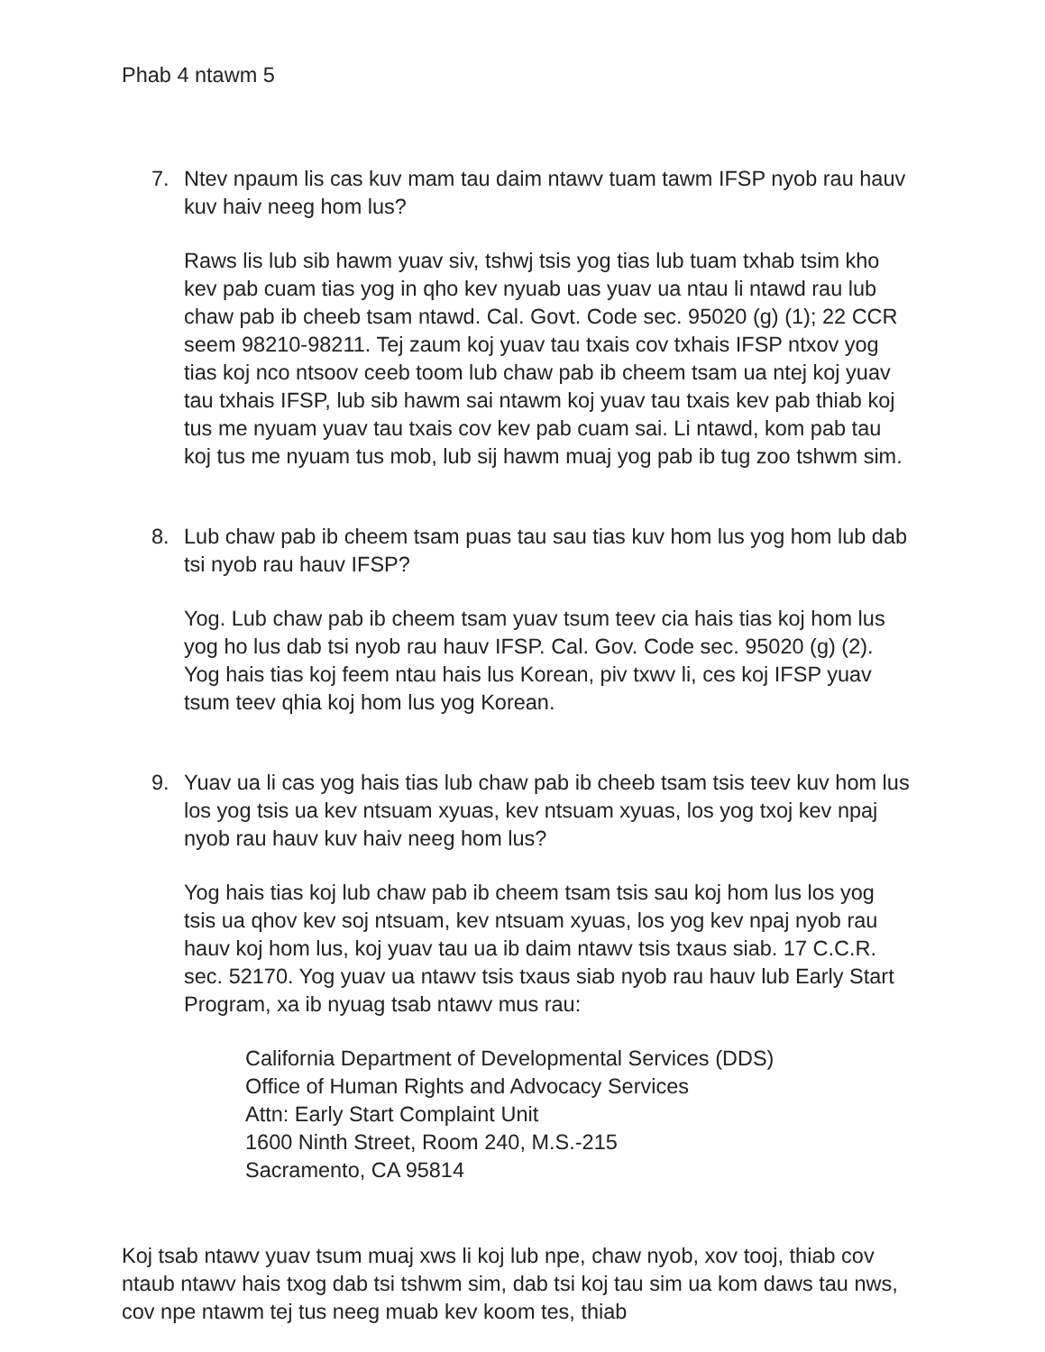Phab 4 ntawm 5
7. Ntev npaum lis cas kuv mam tau daim ntawv tuam tawm IFSP nyob rau hauv kuv haiv neeg hom lus?
Raws lis lub sib hawm yuav siv, tshwj tsis yog tias lub tuam txhab tsim kho kev pab cuam tias yog in qho kev nyuab uas yuav ua ntau li ntawd rau lub chaw pab ib cheeb tsam ntawd. Cal. Govt. Code sec. 95020 (g) (1); 22 CCR seem 98210-98211. Tej zaum koj yuav tau txais cov txhais IFSP ntxov yog tias koj nco ntsoov ceeb toom lub chaw pab ib cheem tsam ua ntej koj yuav tau txhais IFSP, lub sib hawm sai ntawm koj yuav tau txais kev pab thiab koj tus me nyuam yuav tau txais cov kev pab cuam sai. Li ntawd, kom pab tau koj tus me nyuam tus mob, lub sij hawm muaj yog pab ib tug zoo tshwm sim.
8. Lub chaw pab ib cheem tsam puas tau sau tias kuv hom lus yog hom lub dab tsi nyob rau hauv IFSP?
Yog. Lub chaw pab ib cheem tsam yuav tsum teev cia hais tias koj hom lus yog ho lus dab tsi nyob rau hauv IFSP. Cal. Gov. Code sec. 95020 (g) (2). Yog hais tias koj feem ntau hais lus Korean, piv txwv li, ces koj IFSP yuav tsum teev qhia koj hom lus yog Korean.
9. Yuav ua li cas yog hais tias lub chaw pab ib cheeb tsam tsis teev kuv hom lus los yog tsis ua kev ntsuam xyuas, kev ntsuam xyuas, los yog txoj kev npaj nyob rau hauv kuv haiv neeg hom lus?
Yog hais tias koj lub chaw pab ib cheem tsam tsis sau koj hom lus los yog tsis ua qhov kev soj ntsuam, kev ntsuam xyuas, los yog kev npaj nyob rau hauv koj hom lus, koj yuav tau ua ib daim ntawv tsis txaus siab. 17 C.C.R. sec. 52170. Yog yuav ua ntawv tsis txaus siab nyob rau hauv lub Early Start Program, xa ib nyuag tsab ntawv mus rau:
California Department of Developmental Services (DDS)
Office of Human Rights and Advocacy Services
Attn: Early Start Complaint Unit
1600 Ninth Street, Room 240, M.S.-215
Sacramento, CA 95814
Koj tsab ntawv yuav tsum muaj xws li koj lub npe, chaw nyob, xov tooj, thiab cov ntaub ntawv hais txog dab tsi tshwm sim, dab tsi koj tau sim ua kom daws tau nws, cov npe ntawm tej tus neeg muab kev koom tes, thiab